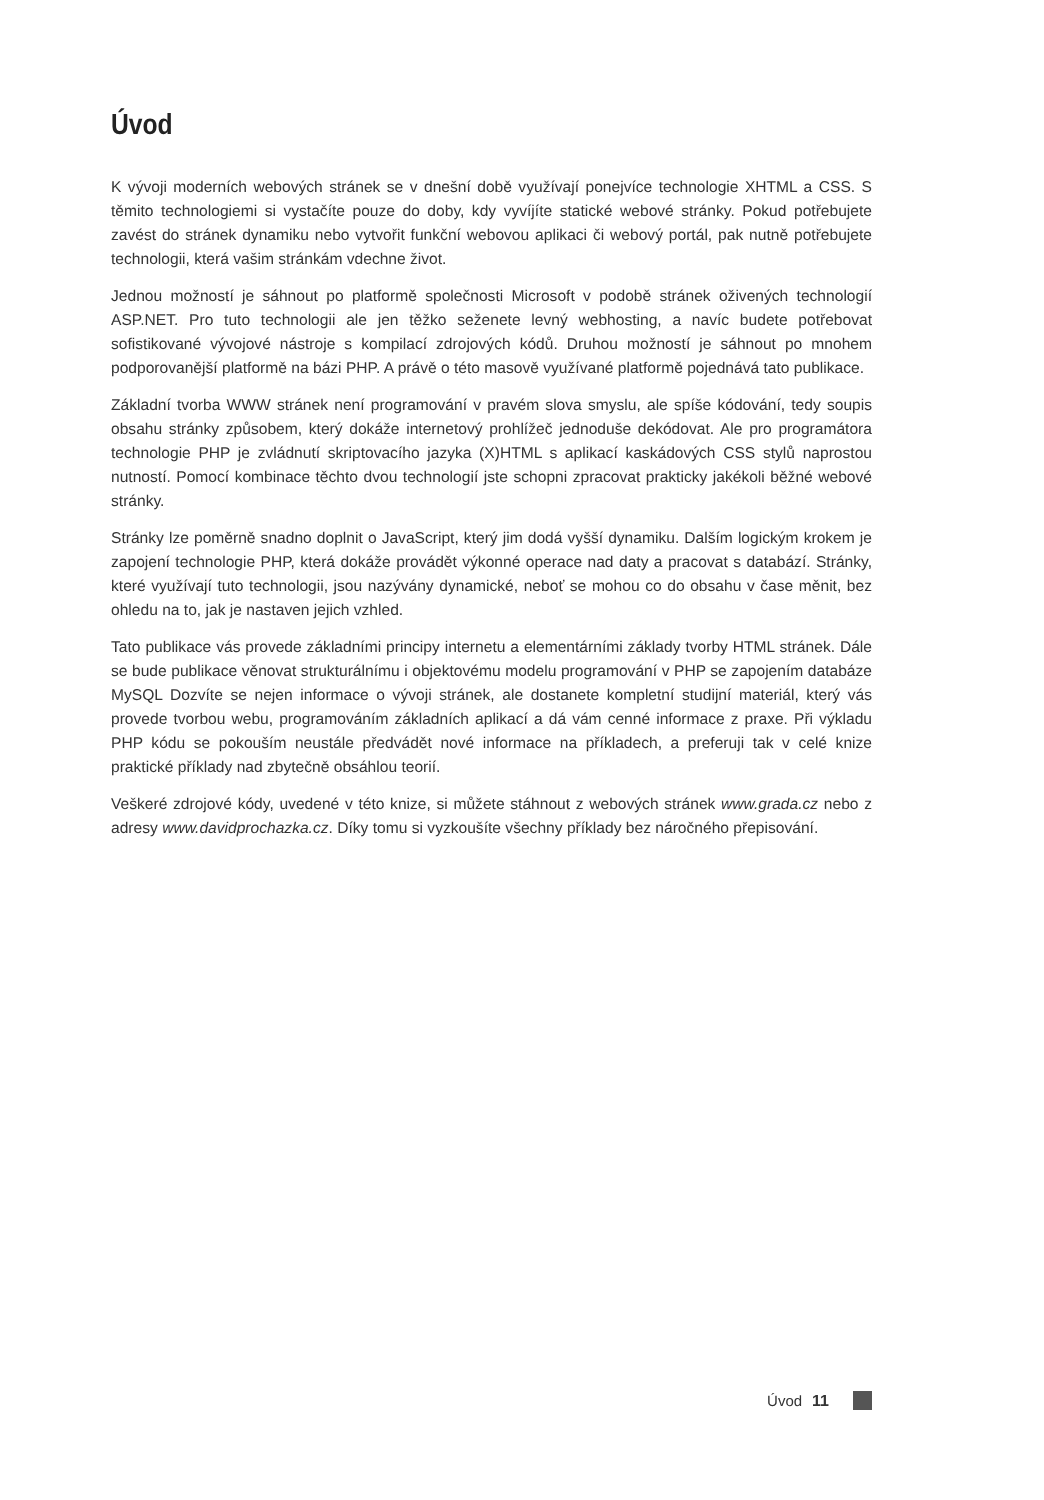Úvod
K vývoji moderních webových stránek se v dnešní době využívají ponejvíce technologie XHTML a CSS. S těmito technologiemi si vystačíte pouze do doby, kdy vyvíjíte statické webové stránky. Pokud potřebujete zavést do stránek dynamiku nebo vytvořit funkční webovou aplikaci či webový portál, pak nutně potřebujete technologii, která vašim stránkám vdechne život.
Jednou možností je sáhnout po platformě společnosti Microsoft v podobě stránek oživených technologií ASP.NET. Pro tuto technologii ale jen těžko seženete levný webhosting, a navíc budete potřebovat sofistikované vývojové nástroje s kompilací zdrojových kódů. Druhou možností je sáhnout po mnohem podporovanější platformě na bázi PHP. A právě o této masově využívané platformě pojednává tato publikace.
Základní tvorba WWW stránek není programování v pravém slova smyslu, ale spíše kódování, tedy soupis obsahu stránky způsobem, který dokáže internetový prohlížeč jednoduše dekódovat. Ale pro programátora technologie PHP je zvládnutí skriptovacího jazyka (X)HTML s aplikací kaskádových CSS stylů naprostou nutností. Pomocí kombinace těchto dvou technologií jste schopni zpracovat prakticky jakékoli běžné webové stránky.
Stránky lze poměrně snadno doplnit o JavaScript, který jim dodá vyšší dynamiku. Dalším logickým krokem je zapojení technologie PHP, která dokáže provádět výkonné operace nad daty a pracovat s databází. Stránky, které využívají tuto technologii, jsou nazývány dynamické, neboť se mohou co do obsahu v čase měnit, bez ohledu na to, jak je nastaven jejich vzhled.
Tato publikace vás provede základními principy internetu a elementárními základy tvorby HTML stránek. Dále se bude publikace věnovat strukturálnímu i objektovému modelu programování v PHP se zapojením databáze MySQL Dozvíte se nejen informace o vývoji stránek, ale dostanete kompletní studijní materiál, který vás provede tvorbou webu, programováním základních aplikací a dá vám cenné informace z praxe. Při výkladu PHP kódu se pokouším neustále předvádět nové informace na příkladech, a preferuji tak v celé knize praktické příklady nad zbytečně obsáhlou teorií.
Veškeré zdrojové kódy, uvedené v této knize, si můžete stáhnout z webových stránek www.grada.cz nebo z adresy www.davidprochazka.cz. Díky tomu si vyzkoušíte všechny příklady bez náročného přepisování.
Úvod 11